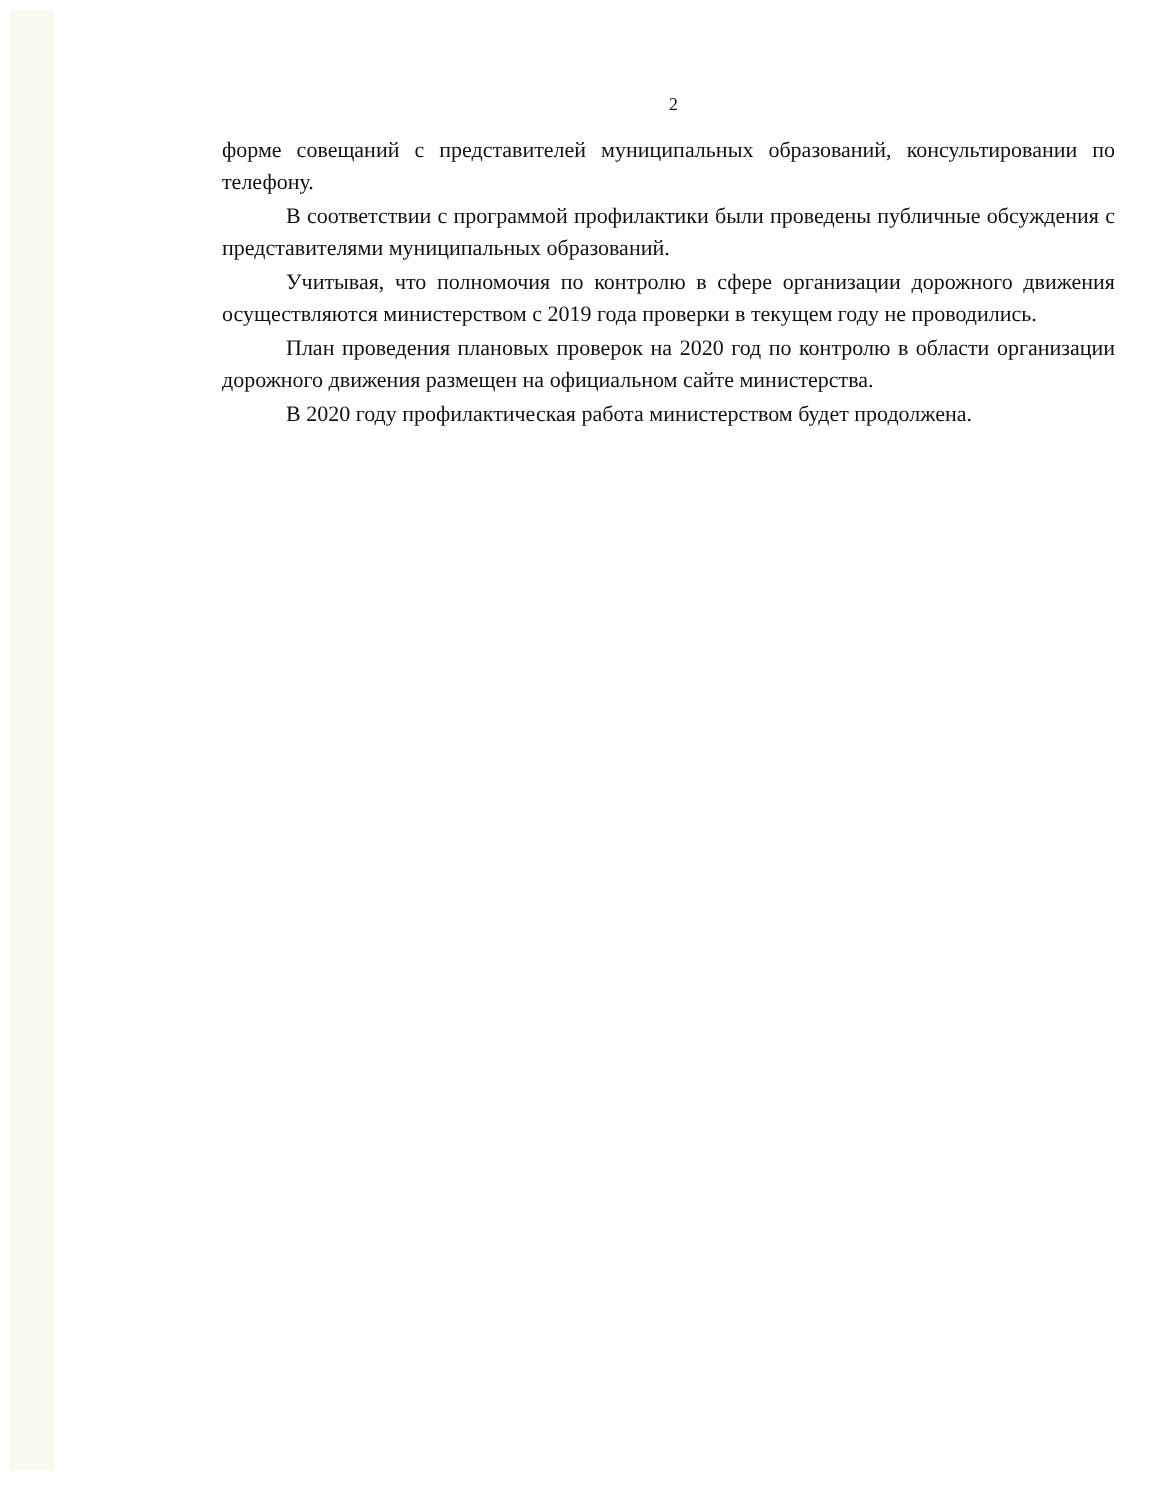2
форме совещаний с представителей муниципальных образований, консультировании по телефону.
В соответствии с программой профилактики были проведены публичные обсуждения с представителями муниципальных образований.
Учитывая, что полномочия по контролю в сфере организации дорожного движения осуществляются министерством с 2019 года проверки в текущем году не проводились.
План проведения плановых проверок на 2020 год по контролю в области организации дорожного движения размещен на официальном сайте министерства.
В 2020 году профилактическая работа министерством будет продолжена.